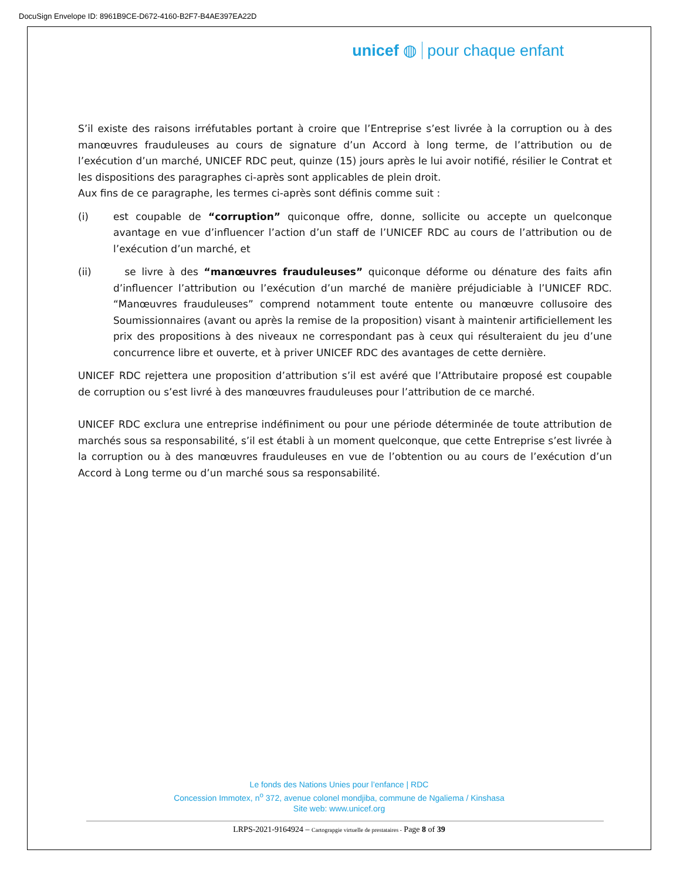DocuSign Envelope ID: 8961B9CE-D672-4160-B2F7-B4AE397EA22D
unicef ◍ pour chaque enfant
S’il existe des raisons irréfutables portant à croire que l’Entreprise s’est livrée à la corruption ou à des manœuvres frauduleuses au cours de signature d’un Accord à long terme, de l’attribution ou de l’exécution d’un marché, UNICEF RDC peut, quinze (15) jours après le lui avoir notifié, résilier le Contrat et les dispositions des paragraphes ci-après sont applicables de plein droit.
Aux fins de ce paragraphe, les termes ci-après sont définis comme suit :
(i) est coupable de “corruption” quiconque offre, donne, sollicite ou accepte un quelconque avantage en vue d’influencer l’action d’un staff de l’UNICEF RDC au cours de l’attribution ou de l’exécution d’un marché, et
(ii) se livre à des “manœuvres frauduleuses” quiconque déforme ou dénature des faits afin d’influencer l’attribution ou l’exécution d’un marché de manière préjudiciable à l’UNICEF RDC. “Manœuvres frauduleuses” comprend notamment toute entente ou manœuvre collusoire des Soumissionnaires (avant ou après la remise de la proposition) visant à maintenir artificiellement les prix des propositions à des niveaux ne correspondant pas à ceux qui résulteraient du jeu d’une concurrence libre et ouverte, et à priver UNICEF RDC des avantages de cette dernière.
UNICEF RDC rejettera une proposition d’attribution s’il est avéré que l’Attributaire proposé est coupable de corruption ou s’est livré à des manœuvres frauduleuses pour l’attribution de ce marché.
UNICEF RDC exclura une entreprise indéfiniment ou pour une période déterminée de toute attribution de marchés sous sa responsabilité, s’il est établi à un moment quelconque, que cette Entreprise s’est livrée à la corruption ou à des manœuvres frauduleuses en vue de l’obtention ou au cours de l’exécution d’un Accord à Long terme ou d’un marché sous sa responsabilité.
Le fonds des Nations Unies pour l’enfance | RDC
Concession Immotex, n<sup>o</sup> 372, avenue colonel mondjiba, commune de Ngaliema / Kinshasa
Site web: www.unicef.org
LRPS-2021-9164924 – Cartograpgie virtuelle de prestataires - Page 8 of 39